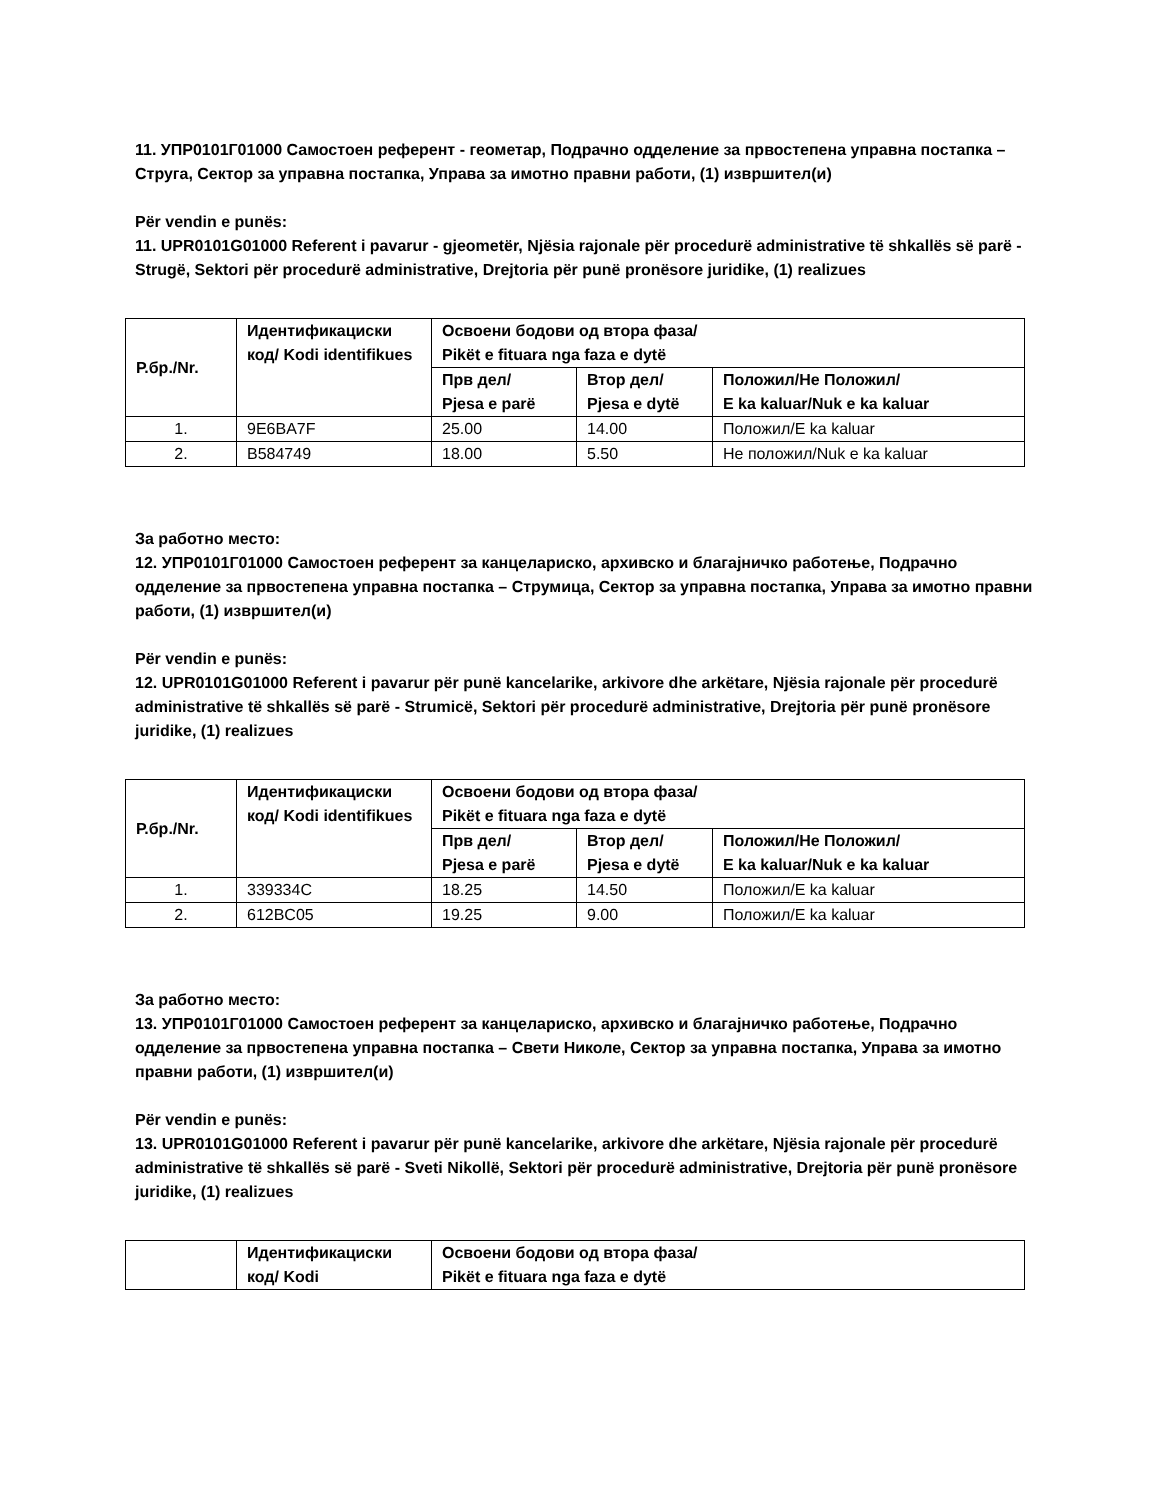11. УПР0101Г01000 Самостоен референт - геометар, Подрачно одделение за првостепена управна постапка – Струга, Сектор за управна постапка, Управа за имотно правни работи, (1) извршител(и)
Për vendin e punës:
11. UPR0101G01000 Referent i pavarur - gjeometër, Njësia rajonale për procedurë administrative të shkallës së parë - Strugë, Sektori për procedurë administrative, Drejtoria për punë pronësore juridike, (1) realizues
| Р.бр./Nr. | Идентификациски код/ Kodi identifikues | Освоени бодови од втора фаза/ Pikët e fituara nga faza e dytë | | |
| --- | --- | --- | --- | --- |
| | | Прв дел/ Pjesa e parë | Втор дел/ Pjesa e dytë | Положил/Не Положил/ E ka kaluar/Nuk e ka kaluar |
| 1. | 9E6BA7F | 25.00 | 14.00 | Положил/E ka kaluar |
| 2. | B584749 | 18.00 | 5.50 | Не положил/Nuk e ka kaluar |
За работно место:
12. УПР0101Г01000 Самостоен референт за канцелариско, архивско и благајничко работење, Подрачно одделение за првостепена управна постапка – Струмица, Сектор за управна постапка, Управа за имотно правни работи, (1) извршител(и)
Për vendin e punës:
12. UPR0101G01000 Referent i pavarur për punë kancelarike, arkivore dhe arkëtare, Njësia rajonale për procedurë administrative të shkallës së parë - Strumicë, Sektori për procedurë administrative, Drejtoria për punë pronësore juridike, (1) realizues
| Р.бр./Nr. | Идентификациски код/ Kodi identifikues | Освоени бодови од втора фаза/ Pikët e fituara nga faza e dytë | | |
| --- | --- | --- | --- | --- |
| | | Прв дел/ Pjesa e parë | Втор дел/ Pjesa e dytë | Положил/Не Положил/ E ka kaluar/Nuk e ka kaluar |
| 1. | 339334C | 18.25 | 14.50 | Положил/E ka kaluar |
| 2. | 612BC05 | 19.25 | 9.00 | Положил/E ka kaluar |
За работно место:
13. УПР0101Г01000 Самостоен референт за канцелариско, архивско и благајничко работење, Подрачно одделение за првостепена управна постапка – Свети Николе, Сектор за управна постапка, Управа за имотно правни работи, (1) извршител(и)
Për vendin e punës:
13. UPR0101G01000 Referent i pavarur për punë kancelarike, arkivore dhe arkëtare, Njësia rajonale për procedurë administrative të shkallës së parë - Sveti Nikollë, Sektori për procedurë administrative, Drejtoria për punë pronësore juridike, (1) realizues
| | Идентификациски код/ Kodi | Освоени бодови од втора фаза/ Pikët e fituara nga faza e dytë |
| --- | --- | --- |